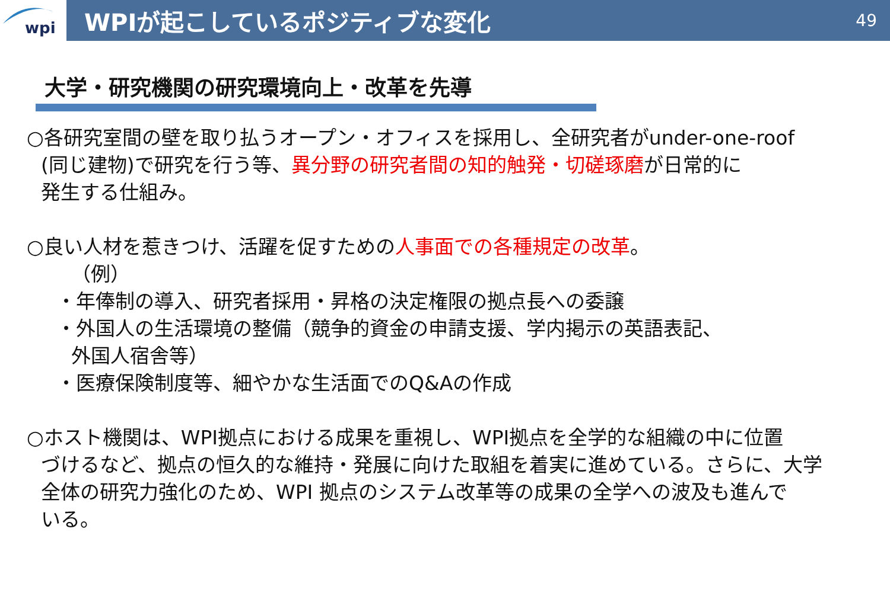wpi
WPIが起こしているポジティブな変化
49
大学・研究機関の研究環境向上・改革を先導
○各研究室間の壁を取り払うオープン・オフィスを採用し、全研究者がunder-one-roof
(同じ建物)で研究を行う等、異分野の研究者間の知的触発・切磋琢磨が日常的に
発生する仕組み。
○良い人材を惹きつけ、活躍を促すための人事面での各種規定の改革。
（例）
・年俸制の導入、研究者採用・昇格の決定権限の拠点長への委譲
・外国人の生活環境の整備（競争的資金の申請支援、学内掲示の英語表記、
外国人宿舎等）
・医療保険制度等、細やかな生活面でのQ&Aの作成
○ホスト機関は、WPI拠点における成果を重視し、WPI拠点を全学的な組織の中に位置
づけるなど、拠点の恒久的な維持・発展に向けた取組を着実に進めている。さらに、大学
全体の研究力強化のため、WPI 拠点のシステム改革等の成果の全学への波及も進んで
いる。